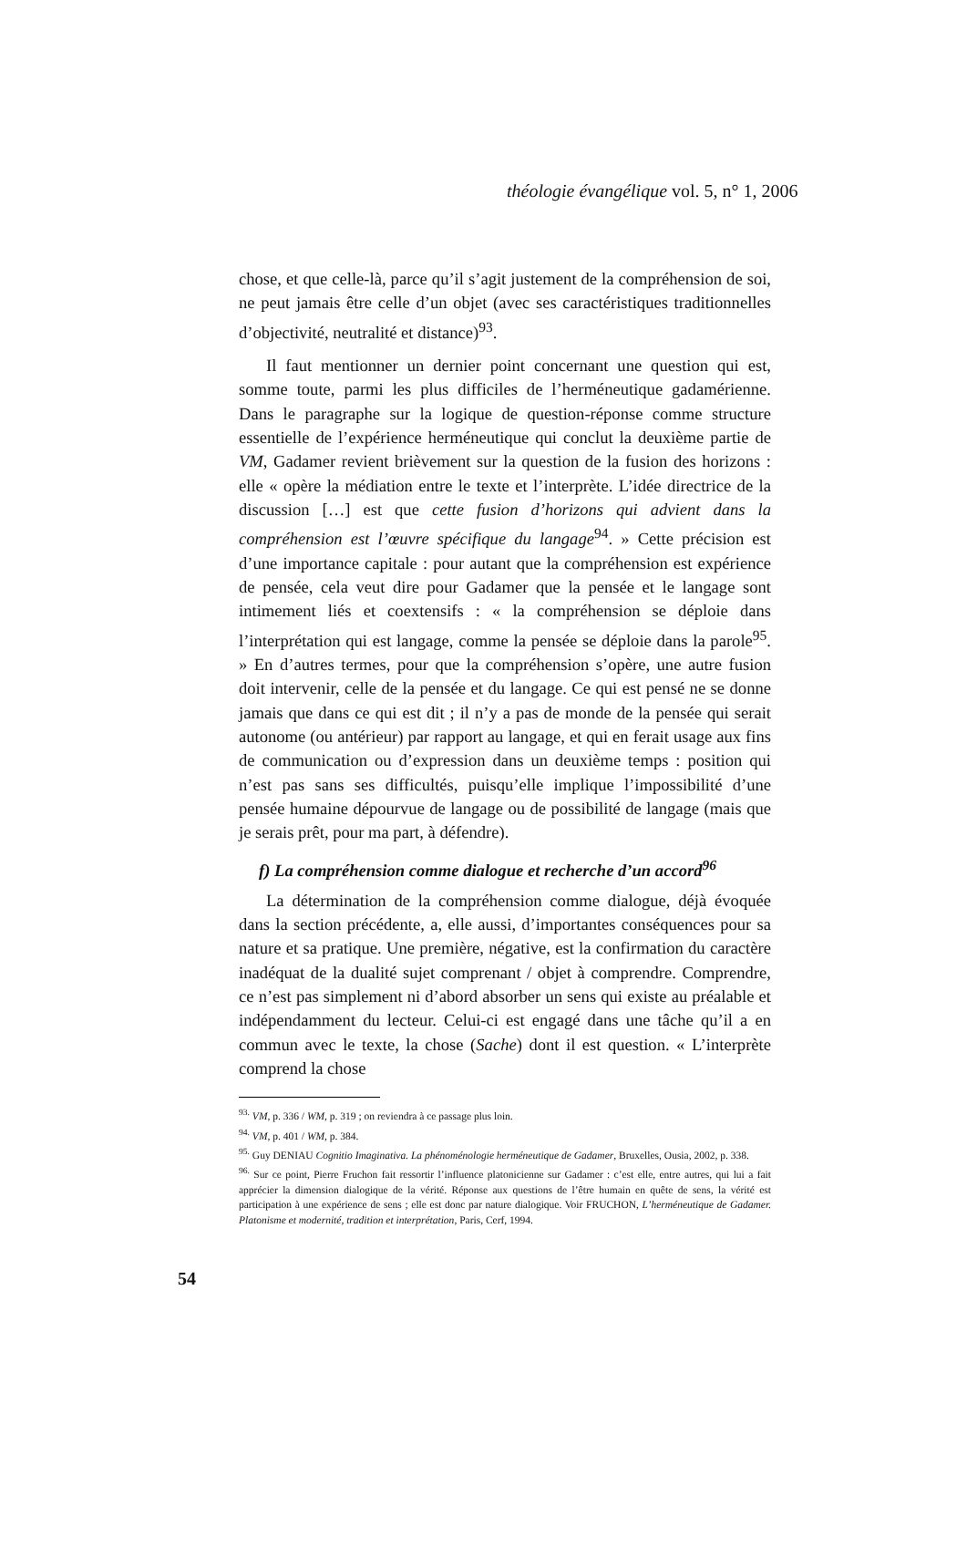théologie évangélique vol. 5, n° 1, 2006
chose, et que celle-là, parce qu’il s’agit justement de la compréhension de soi, ne peut jamais être celle d’un objet (avec ses caractéristiques traditionnelles d’objectivité, neutralité et distance)<sup>93</sup>.
Il faut mentionner un dernier point concernant une question qui est, somme toute, parmi les plus difficiles de l’herméneutique gadamérienne. Dans le paragraphe sur la logique de question-réponse comme structure essentielle de l’expérience herméneutique qui conclut la deuxième partie de VM, Gadamer revient brièvement sur la question de la fusion des horizons : elle « opère la médiation entre le texte et l’interprète. L’idée directrice de la discussion […] est que cette fusion d’horizons qui advient dans la compréhension est l’œuvre spécifique du langage<sup>94</sup>. » Cette précision est d’une importance capitale : pour autant que la compréhension est expérience de pensée, cela veut dire pour Gadamer que la pensée et le langage sont intimement liés et coextensifs : « la compréhension se déploie dans l’interprétation qui est langage, comme la pensée se déploie dans la parole<sup>95</sup>. » En d’autres termes, pour que la compréhension s’opère, une autre fusion doit intervenir, celle de la pensée et du langage. Ce qui est pensé ne se donne jamais que dans ce qui est dit ; il n’y a pas de monde de la pensée qui serait autonome (ou antérieur) par rapport au langage, et qui en ferait usage aux fins de communication ou d’expression dans un deuxième temps : position qui n’est pas sans ses difficultés, puisqu’elle implique l’impossibilité d’une pensée humaine dépourvue de langage ou de possibilité de langage (mais que je serais prêt, pour ma part, à défendre).
f) La compréhension comme dialogue et recherche d’un accord<sup>96</sup>
La détermination de la compréhension comme dialogue, déjà évoquée dans la section précédente, a, elle aussi, d’importantes conséquences pour sa nature et sa pratique. Une première, négative, est la confirmation du caractère inadéquat de la dualité sujet comprenant / objet à comprendre. Comprendre, ce n’est pas simplement ni d’abord absorber un sens qui existe au préalable et indépendamment du lecteur. Celui-ci est engagé dans une tâche qu’il a en commun avec le texte, la chose (Sache) dont il est question. « L’interprète comprend la chose
<sup>93.</sup> VM, p. 336 / WM, p. 319 ; on reviendra à ce passage plus loin.
<sup>94.</sup> VM, p. 401 / WM, p. 384.
<sup>95.</sup> Guy DENIAU Cognitio Imaginativa. La phénoménologie herméneutique de Gadamer, Bruxelles, Ousia, 2002, p. 338.
<sup>96.</sup> Sur ce point, Pierre Fruchon fait ressortir l’influence platonicienne sur Gadamer : c’est elle, entre autres, qui lui a fait apprécier la dimension dialogique de la vérité. Réponse aux questions de l’être humain en quête de sens, la vérité est participation à une expérience de sens ; elle est donc par nature dialogique. Voir FRUCHON, L’herméneutique de Gadamer. Platonisme et modernité, tradition et interprétation, Paris, Cerf, 1994.
54